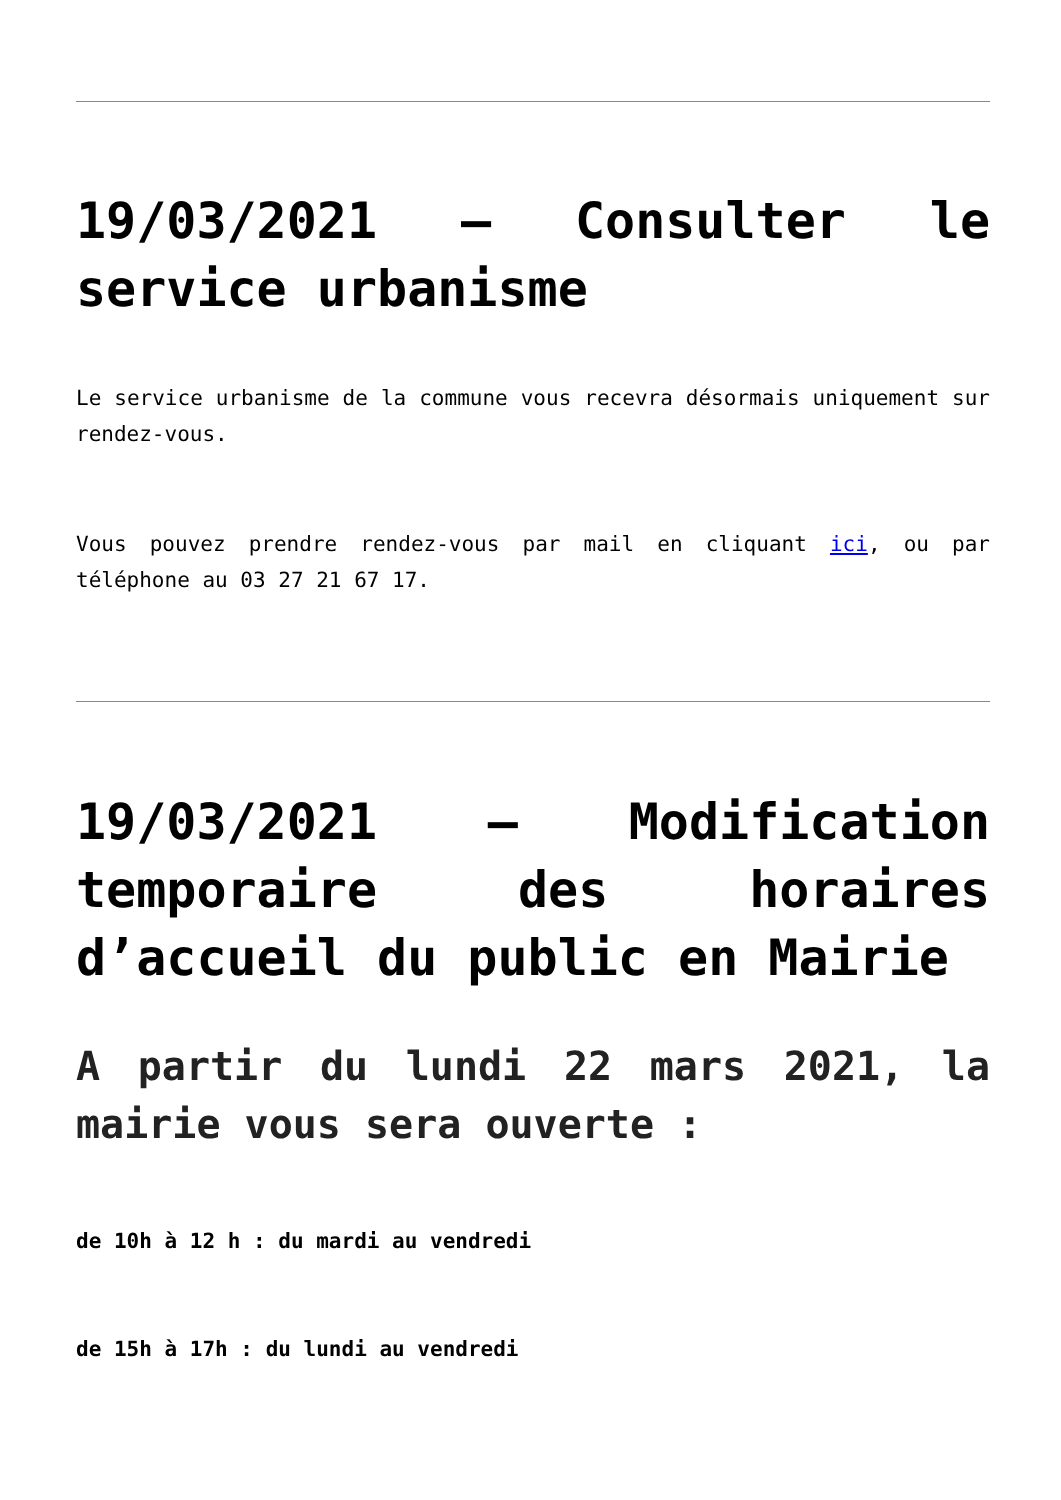19/03/2021 – Consulter le service urbanisme
Le service urbanisme de la commune vous recevra désormais uniquement sur rendez-vous.
Vous pouvez prendre rendez-vous par mail en cliquant ici, ou par téléphone au 03 27 21 67 17.
19/03/2021 – Modification temporaire des horaires d’accueil du public en Mairie
A partir du lundi 22 mars 2021, la mairie vous sera ouverte :
de 10h à 12 h : du mardi au vendredi
de 15h à 17h : du lundi au vendredi